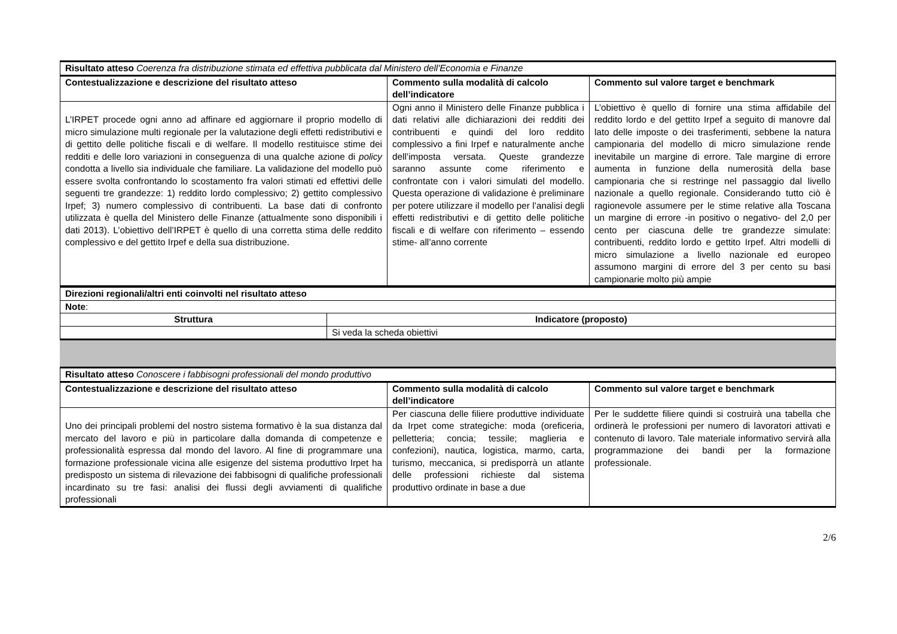| Risultato atteso Coerenza fra distribuzione stimata ed effettiva pubblicata dal Ministero dell'Economia e Finanze | | |
| Contestualizzazione e descrizione del risultato atteso | Commento sulla modalità di calcolo dell’indicatore | Commento sul valore target e benchmark |
| L’IRPET procede ogni anno ad affinare ed aggiornare il proprio modello di micro simulazione multi regionale per la valutazione degli effetti redistributivi e di gettito delle politiche fiscali e di welfare. Il modello restituisce stime dei redditi e delle loro variazioni in conseguenza di una qualche azione di policy condotta a livello sia individuale che familiare. La validazione del modello può essere svolta confrontando lo scostamento fra valori stimati ed effettivi delle seguenti tre grandezze: 1) reddito lordo complessivo; 2) gettito complessivo Irpef; 3) numero complessivo di contribuenti. La base dati di confronto utilizzata è quella del Ministero delle Finanze (attualmente sono disponibili i dati 2013). L’obiettivo dell’IRPET è quello di una corretta stima delle reddito complessivo e del gettito Irpef e della sua distribuzione. | Ogni anno il Ministero delle Finanze pubblica i dati relativi alle dichiarazioni dei redditi dei contribuenti e quindi del loro reddito complessivo a fini Irpef e naturalmente anche dell’imposta versata. Queste grandezze saranno assunte come riferimento e confrontate con i valori simulati del modello. Questa operazione di validazione è preliminare per potere utilizzare il modello per l’analisi degli effetti redistributivi e di gettito delle politiche fiscali e di welfare con riferimento – essendo stime- all’anno corrente | L’obiettivo è quello di fornire una stima affidabile del reddito lordo e del gettito Irpef a seguito di manovre dal lato delle imposte o dei trasferimenti, sebbene la natura campionaria del modello di micro simulazione rende inevitabile un margine di errore. Tale margine di errore aumenta in funzione della numerosità della base campionaria che si restringe nel passaggio dal livello nazionale a quello regionale. Considerando tutto ciò è ragionevole assumere per le stime relative alla Toscana un margine di errore -in positivo o negativo- del 2,0 per cento per ciascuna delle tre grandezze simulate: contribuenti, reddito lordo e gettito Irpef. Altri modelli di micro simulazione a livello nazionale ed europeo assumono margini di errore del 3 per cento su basi campionarie molto più ampie |
| Direzioni regionali/altri enti coinvolti nel risultato atteso | |
| Note : | |
| Struttura | Indicatore (proposto) |
| | Si veda la scheda obiettivi |
| Risultato atteso Conoscere i fabbisogni professionali del mondo produttivo | | |
| Contestualizzazione e descrizione del risultato atteso | Commento sulla modalità di calcolo dell’indicatore | Commento sul valore target e benchmark |
| Uno dei principali problemi del nostro sistema formativo è la sua distanza dal mercato del lavoro e più in particolare dalla domanda di competenze e professionalità espressa dal mondo del lavoro. Al fine di programmare una formazione professionale vicina alle esigenze del sistema produttivo Irpet ha predisposto un sistema di rilevazione dei fabbisogni di qualifiche professionali incardinato su tre fasi: analisi dei flussi degli avviamenti di qualifiche professionali | Per ciascuna delle filiere produttive individuate da Irpet come strategiche: moda (oreficeria, pelletteria; concia; tessile; maglieria e confezioni), nautica, logistica, marmo, carta, turismo, meccanica, si predisporrà un atlante delle professioni richieste dal sistema produttivo ordinate in base a due | Per le suddette filiere quindi si costruirà una tabella che ordinerà le professioni per numero di lavoratori attivati e contenuto di lavoro. Tale materiale informativo servirà alla programmazione dei bandi per la formazione professionale. |
2/6